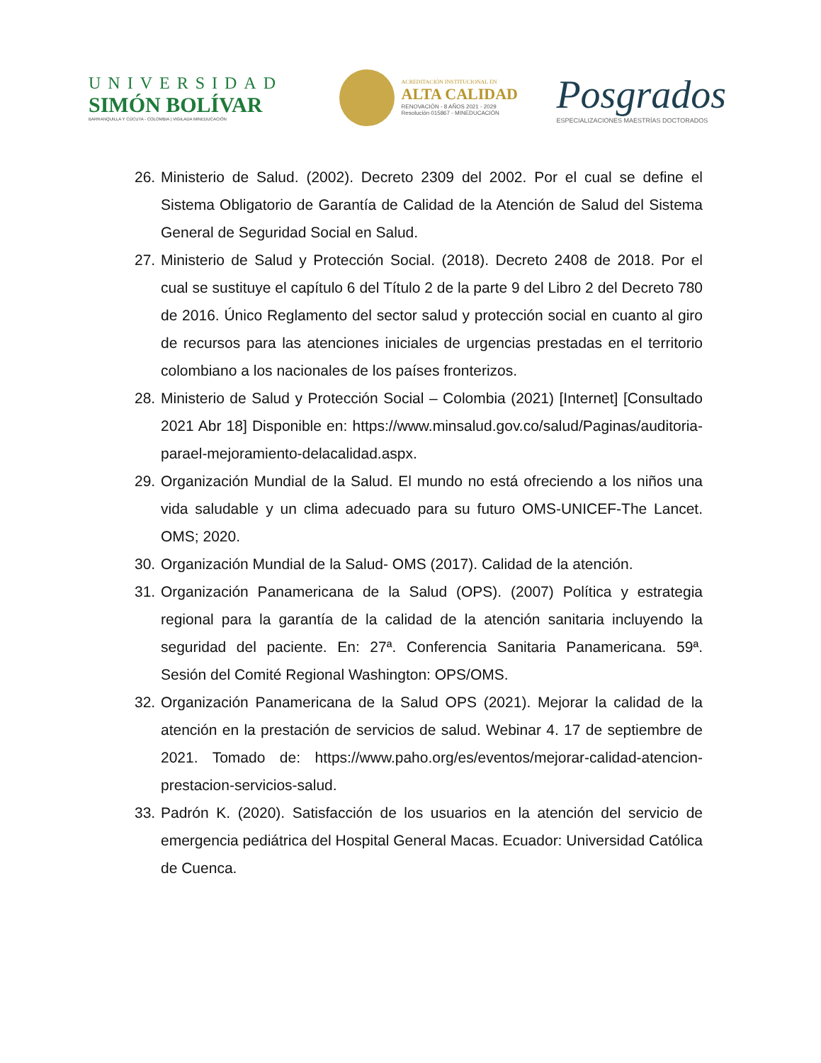UNIVERSIDAD
SIMÓN BOLÍVAR
BARRANQUILLA Y CÚCUTA - COLOMBIA | VIGILADA MINEDUCACIÓN
ACREDITACIÓN INSTITUCIONAL EN
ALTA CALIDAD
RENOVACIÓN - 8 AÑOS 2021 - 2029
Resolución 015867 - MINEDUCACIÓN
Posgrados
ESPECIALIZACIONES MAESTRÍAS DOCTORADOS
26. Ministerio de Salud. (2002). Decreto 2309 del 2002. Por el cual se define el Sistema Obligatorio de Garantía de Calidad de la Atención de Salud del Sistema General de Seguridad Social en Salud.
27. Ministerio de Salud y Protección Social. (2018). Decreto 2408 de 2018. Por el cual se sustituye el capítulo 6 del Título 2 de la parte 9 del Libro 2 del Decreto 780 de 2016. Único Reglamento del sector salud y protección social en cuanto al giro de recursos para las atenciones iniciales de urgencias prestadas en el territorio colombiano a los nacionales de los países fronterizos.
28. Ministerio de Salud y Protección Social – Colombia (2021) [Internet] [Consultado 2021 Abr 18] Disponible en: https://www.minsalud.gov.co/salud/Paginas/auditoria-parael-mejoramiento-delacalidad.aspx.
29. Organización Mundial de la Salud. El mundo no está ofreciendo a los niños una vida saludable y un clima adecuado para su futuro OMS-UNICEF-The Lancet. OMS; 2020.
30. Organización Mundial de la Salud- OMS (2017). Calidad de la atención.
31. Organización Panamericana de la Salud (OPS). (2007) Política y estrategia regional para la garantía de la calidad de la atención sanitaria incluyendo la seguridad del paciente. En: 27ª. Conferencia Sanitaria Panamericana. 59ª. Sesión del Comité Regional Washington: OPS/OMS.
32. Organización Panamericana de la Salud OPS (2021). Mejorar la calidad de la atención en la prestación de servicios de salud. Webinar 4. 17 de septiembre de 2021. Tomado de: https://www.paho.org/es/eventos/mejorar-calidad-atencion-prestacion-servicios-salud.
33. Padrón K. (2020). Satisfacción de los usuarios en la atención del servicio de emergencia pediátrica del Hospital General Macas. Ecuador: Universidad Católica de Cuenca.